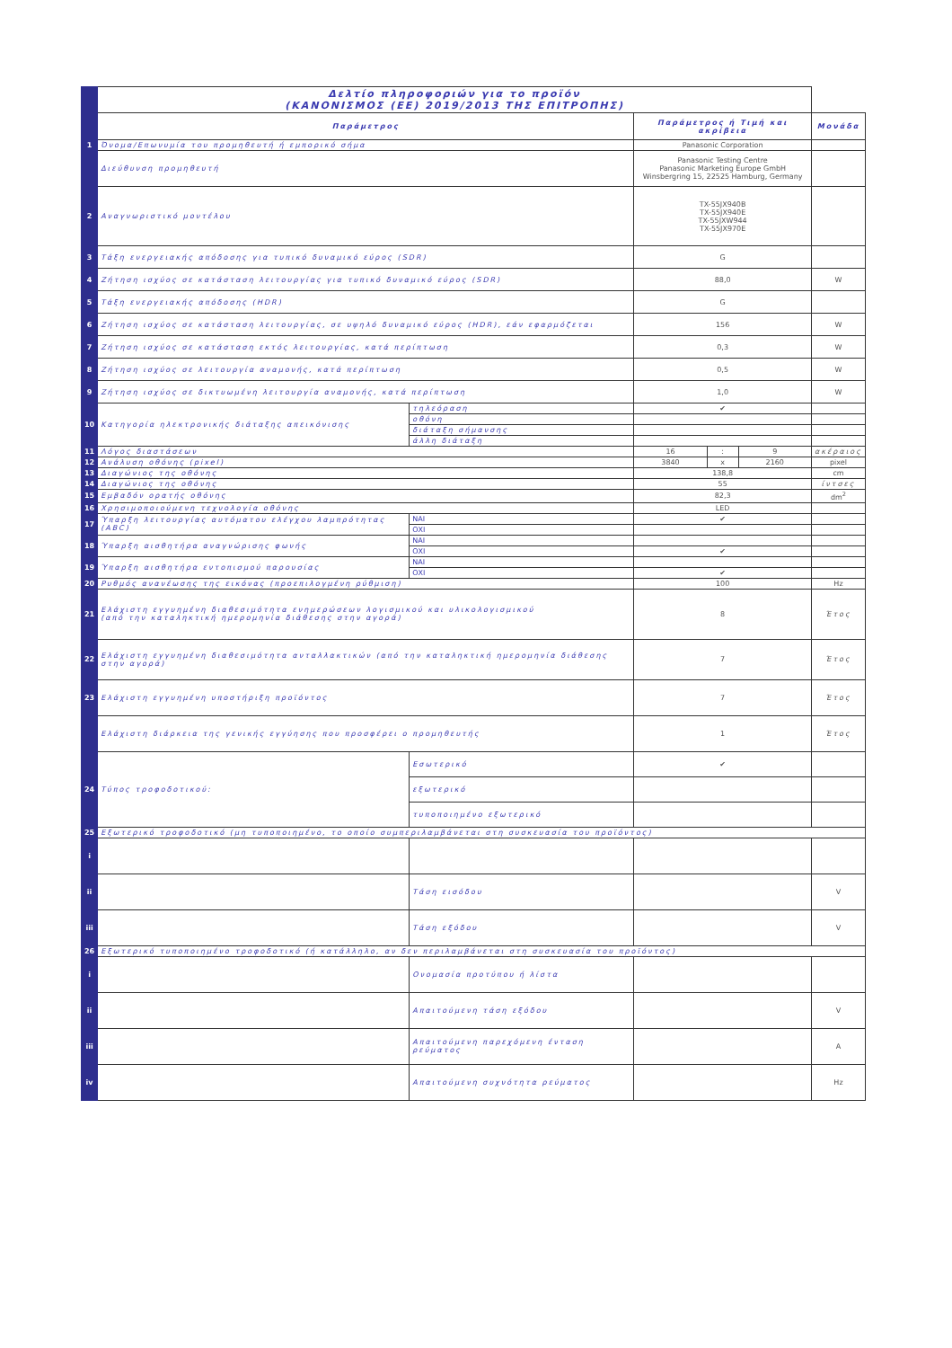| | Δελτίο πληροφοριών για το προϊόν (ΚΑΝΟΝΙΣΜΟΣ (ΕΕ) 2019/2013 ΤΗΣ ΕΠΙΤΡΟΠΗΣ) | | | | | |
| | Παράμετρος | | Παράμετρος ή Τιμή και ακρίβεια | | | Μονάδα |
| 1 | Όνομα/Επωνυμία του προμηθευτή ή εμπορικό σήμα | | Panasonic Corporation | | | |
| | Διεύθυνση προμηθευτή | | Panasonic Testing Centre Panasonic Marketing Europe GmbH Winsbergring 15, 22525 Hamburg, Germany | | | |
| 2 | Αναγνωριστικό μοντέλου | | TX-55JX940B TX-55JX940E TX-55JXW944 TX-55JX970E | | | |
| 3 | Τάξη ενεργειακής απόδοσης για τυπικό δυναμικό εύρος (SDR) | | G | | | |
| 4 | Ζήτηση ισχύος σε κατάσταση λειτουργίας για τυπικό δυναμικό εύρος (SDR) | | 88,0 | | | W |
| 5 | Τάξη ενεργειακής απόδοσης (HDR) | | G | | | |
| 6 | Ζήτηση ισχύος σε κατάσταση λειτουργίας, σε υψηλό δυναμικό εύρος (HDR), εάν εφαρμόζεται | | 156 | | | W |
| 7 | Ζήτηση ισχύος σε κατάσταση εκτός λειτουργίας, κατά περίπτωση | | 0,3 | | | W |
| 8 | Ζήτηση ισχύος σε λειτουργία αναμονής, κατά περίπτωση | | 0,5 | | | W |
| 9 | Ζήτηση ισχύος σε δικτυωμένη λειτουργία αναμονής, κατά περίπτωση | | 1,0 | | | W |
| 10 | Κατηγορία ηλεκτρονικής διάταξης απεικόνισης | τηλεόραση | ✔ | | | |
| | | οθόνη | | | | |
| | | διάταξη σήμανσης | | | | |
| | | άλλη διάταξη | | | | |
| 11 | Λόγος διαστάσεων | | 16 | : | 9 | ακέραιος |
| 12 | Ανάλυση οθόνης (pixel) | | 3840 | x | 2160 | pixel |
| 13 | Διαγώνιος της οθόνης | | 138,8 | | | cm |
| 14 | Διαγώνιος της οθόνης | | 55 | | | ίντσες |
| 15 | Εμβαδόν ορατής οθόνης | | 82,3 | | | dm<sup>2</sup> |
| 16 | Χρησιμοποιούμενη τεχνολογία οθόνης | | LED | | | |
| 17 | Ύπαρξη λειτουργίας αυτόματου ελέγχου λαμπρότητας (ABC) | ΝΑΙ | ✔ | | | |
| | | ΟΧΙ | | | | |
| 18 | Ύπαρξη αισθητήρα αναγνώρισης φωνής | ΝΑΙ | | | | |
| | | ΟΧΙ | ✔ | | | |
| 19 | Ύπαρξη αισθητήρα εντοπισμού παρουσίας | ΝΑΙ | | | | |
| | | ΟΧΙ | ✔ | | | |
| 20 | Ρυθμός ανανέωσης της εικόνας (προεπιλογμένη ρύθμιση) | | 100 | | | Hz |
| 21 | Ελάχιστη εγγυημένη διαθεσιμότητα ενημερώσεων λογισμικού και υλικολογισμικού (από την καταληκτική ημερομηνία διάθεσης στην αγορά) | | 8 | | | Έτος |
| 22 | Ελάχιστη εγγυημένη διαθεσιμότητα ανταλλακτικών (από την καταληκτική ημερομηνία διάθεσης στην αγορά) | | 7 | | | Έτος |
| 23 | Ελάχιστη εγγυημένη υποστήριξη προϊόντος | | 7 | | | Έτος |
| | Ελάχιστη διάρκεια της γενικής εγγύησης που προσφέρει ο προμηθευτής | | 1 | | | Έτος |
| 24 | Τύπος τροφοδοτικού: | Εσωτερικό | ✔ | | | |
| | | εξωτερικό | | | | |
| | | τυποποιημένο εξωτερικό | | | | |
| 25 | Εξωτερικό τροφοδοτικό (μη τυποποιημένο, το οποίο συμπεριλαμβάνεται στη συσκευασία του προϊόντος) | | | | | |
| i | | | | | | |
| ii | | Τάση εισόδου | | | | V |
| iii | | Τάση εξόδου | | | | V |
| 26 | Εξωτερικό τυποποιημένο τροφοδοτικό (ή κατάλληλο, αν δεν περιλαμβάνεται στη συσκευασία του προϊόντος) | | | | | |
| i | | Ονομασία προτύπου ή λίστα | | | | |
| ii | | Απαιτούμενη τάση εξόδου | | | | V |
| iii | | Απαιτούμενη παρεχόμενη ένταση ρεύματος | | | | A |
| iv | | Απαιτούμενη συχνότητα ρεύματος | | | | Hz |